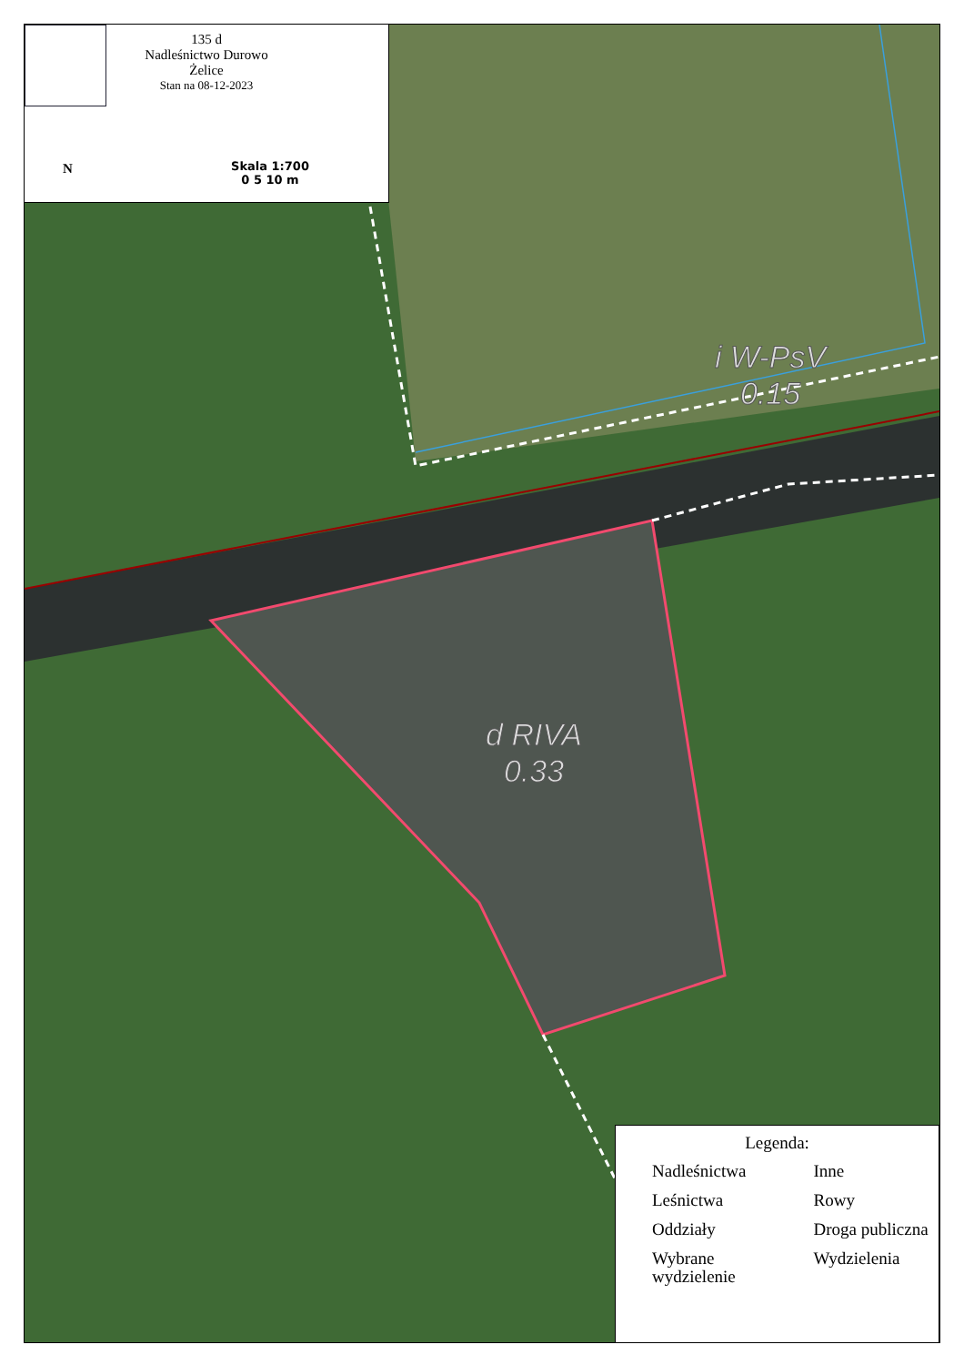i W-PsV
0.15
d RIVA
0.33
135 d
Nadleśnictwo Durowo
Żelice
Stan na 08-12-2023
N
Skala 1:700
0 5 10 m
Legenda:
Nadleśnictwa
Leśnictwa
Oddziały
Wybrane wydzielenie
Inne
Rowy
Droga publiczna
Wydzielenia